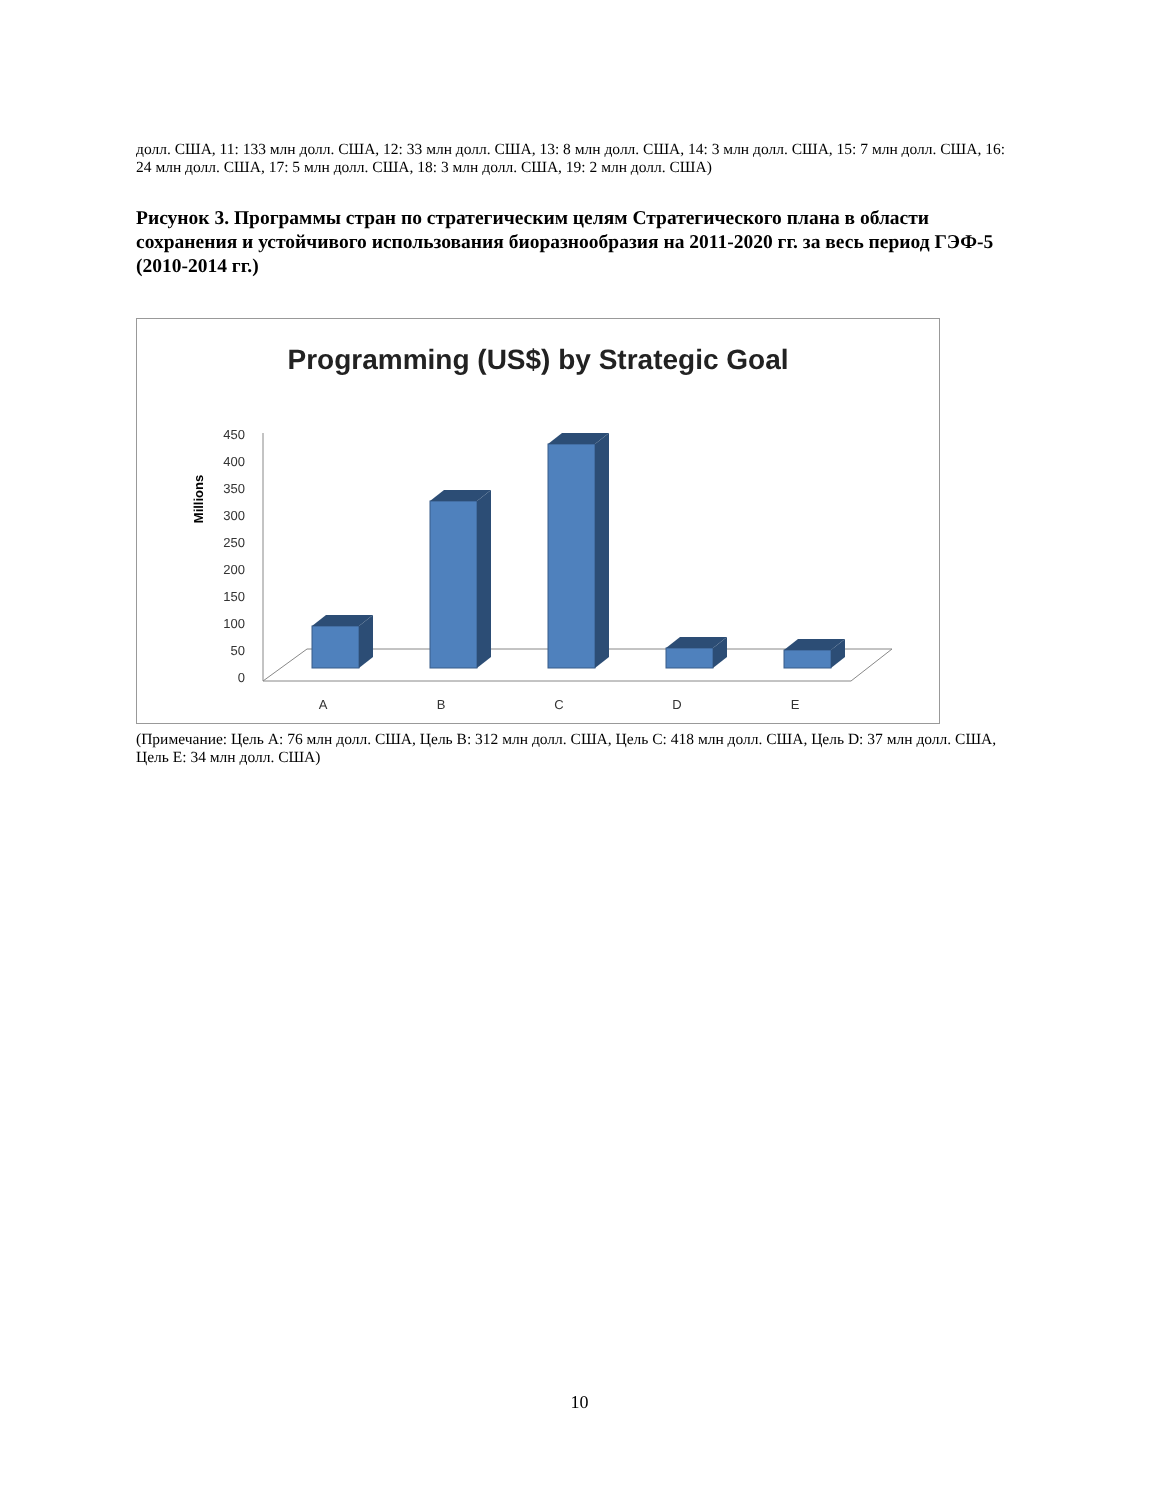долл. США, 11: 133 млн долл. США, 12: 33 млн долл. США, 13: 8 млн долл. США, 14: 3 млн долл. США, 15: 7 млн долл. США, 16: 24 млн долл. США, 17: 5 млн долл. США, 18: 3 млн долл. США, 19: 2 млн долл. США)
Рисунок 3. Программы стран по стратегическим целям Стратегического плана в области сохранения и устойчивого использования биоразнообразия на 2011-2020 гг. за весь период ГЭФ-5 (2010-2014 гг.)
Programming (US$) by Strategic Goal
Millions
450
400
350
300
250
200
150
100
50
0
A
B
C
D
E
(Примечание: Цель A: 76 млн долл. США, Цель B: 312 млн долл. США, Цель C: 418 млн долл. США, Цель D: 37 млн долл. США, Цель E: 34 млн долл. США)
10